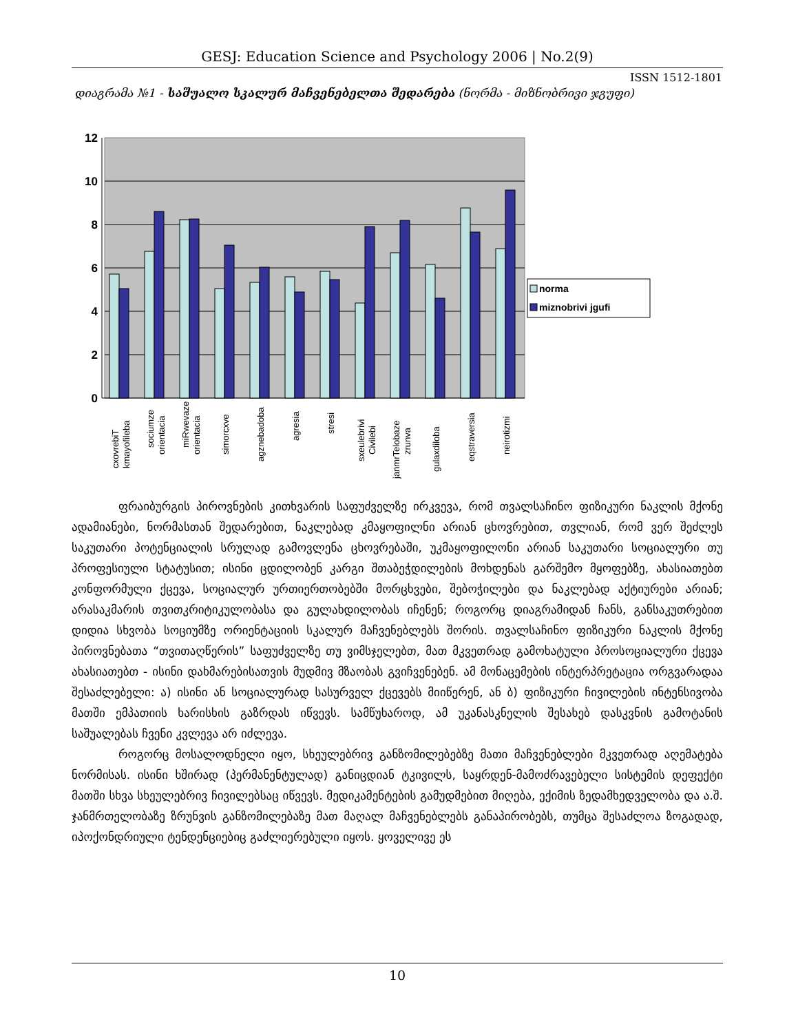GESJ: Education Science and Psychology 2006 | No.2(9)
ISSN 1512-1801
დიაგრამა №1 - საშუალო სკალურ მაჩვენებელთა შედარება (ნორმა - მიზნობრივი ჯგუფი)
12
10
8
6
4
2
0
cxovrebiT
kmayofileba
sociumze
orientacia
miRwevaze
orientacia
simorcxve
agznebadoba
agresia
stresi
sxeulebrivi
Civilebi
janmrTelobaze
zrunva
gulaxdiloba
eqstraversia
neirotizmi
norma
miznobrivi jgufi
ფრაიბურგის პიროვნების კითხვარის საფუძველზე ირკვევა, რომ თვალსაჩინო ფიზიკური ნაკლის მქონე ადამიანები, ნორმასთან შედარებით, ნაკლებად კმაყოფილნი არიან ცხოვრებით, თვლიან, რომ ვერ შეძლეს საკუთარი პოტენციალის სრულად გამოვლენა ცხოვრებაში, უკმაყოფილონი არიან საკუთარი სოციალური თუ პროფესიული სტატუსით; ისინი ცდილობენ კარგი შთაბეჭდილების მოხდენას გარშემო მყოფებზე, ახასიათებთ კონფორმული ქცევა, სოციალურ ურთიერთობებში მორცხვები, შებოჭილები და ნაკლებად აქტიურები არიან; არასაკმარის თვითკრიტიკულობასა და გულახდილობას იჩენენ; როგორც დიაგრამიდან ჩანს, განსაკუთრებით დიდია სხვობა სოციუმზე ორიენტაციის სკალურ მაჩვენებლებს შორის. თვალსაჩინო ფიზიკური ნაკლის მქონე პიროვნებათა “თვითაღწერის” საფუძველზე თუ ვიმსჯელებთ, მათ მკვეთრად გამოხატული პროსოციალური ქცევა ახასიათებთ - ისინი დახმარებისათვის მუდმივ მზაობას გვიჩვენებენ. ამ მონაცემების ინტერპრეტაცია ორგვარადაა შესაძლებელი: ა) ისინი ან სოციალურად სასურველ ქცევებს მიიწერენ, ან ბ) ფიზიკური ჩივილების ინტენსივობა მათში ემპათიის ხარისხის გაზრდას იწვევს. სამწუხაროდ, ამ უკანასკნელის შესახებ დასკვნის გამოტანის საშუალებას ჩვენი კვლევა არ იძლევა.
როგორც მოსალოდნელი იყო, სხეულებრივ განზომილებებზე მათი მაჩვენებლები მკვეთრად აღემატება ნორმისას. ისინი ხშირად (პერმანენტულად) განიცდიან ტკივილს, საყრდენ-მამოძრავებელი სისტემის დეფექტი მათში სხვა სხეულებრივ ჩივილებსაც იწვევს. მედიკამენტების გამუდმებით მიღება, ექიმის ზედამხედველობა და ა.შ. ჯანმრთელობაზე ზრუნვის განზომილებაზე მათ მაღალ მაჩვენებლებს განაპირობებს, თუმცა შესაძლოა ზოგადად, იპოქონდრიული ტენდენციებიც გაძლიერებული იყოს. ყოველივე ეს
10